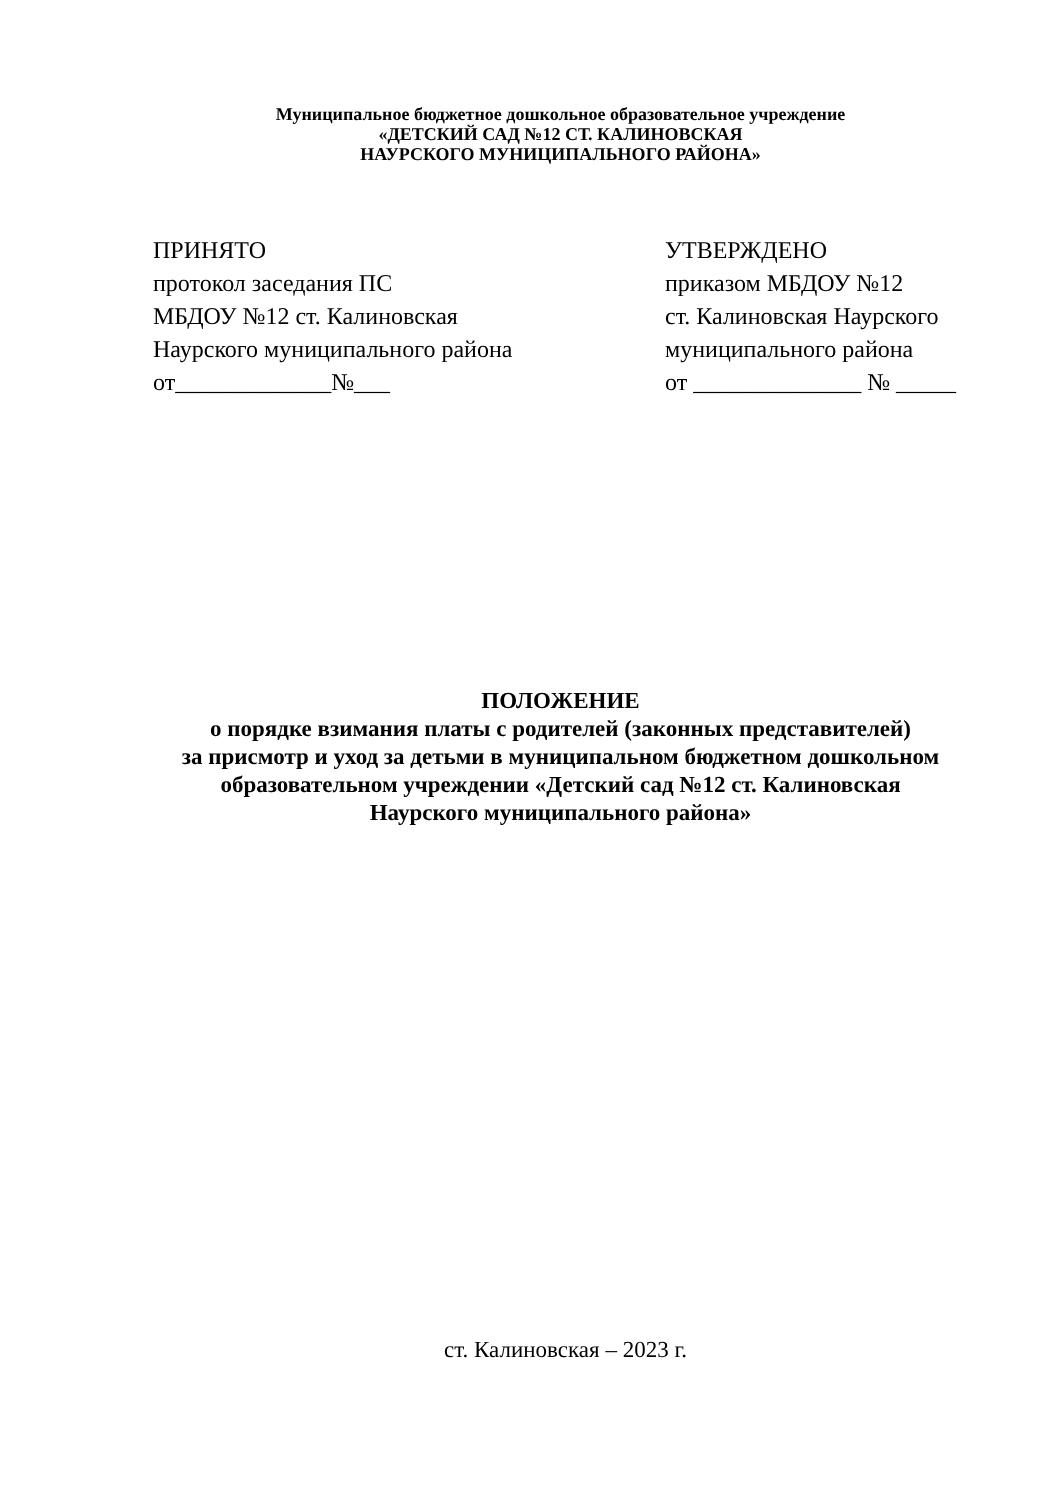Муниципальное бюджетное дошкольное образовательное учреждение
«ДЕТСКИЙ САД №12 СТ. КАЛИНОВСКАЯ
НАУРСКОГО МУНИЦИПАЛЬНОГО РАЙОНА»
ПРИНЯТО
протокол заседания ПС
МБДОУ №12 ст. Калиновская
Наурского муниципального района
от_____________№___
УТВЕРЖДЕНО
приказом МБДОУ №12
ст. Калиновская Наурского
муниципального района
от ______________ № _____
ПОЛОЖЕНИЕ
о порядке взимания платы с родителей (законных представителей)
за присмотр и уход за детьми в муниципальном бюджетном дошкольном
образовательном учреждении «Детский сад №12 ст. Калиновская
Наурского муниципального района»
ст. Калиновская – 2023 г.